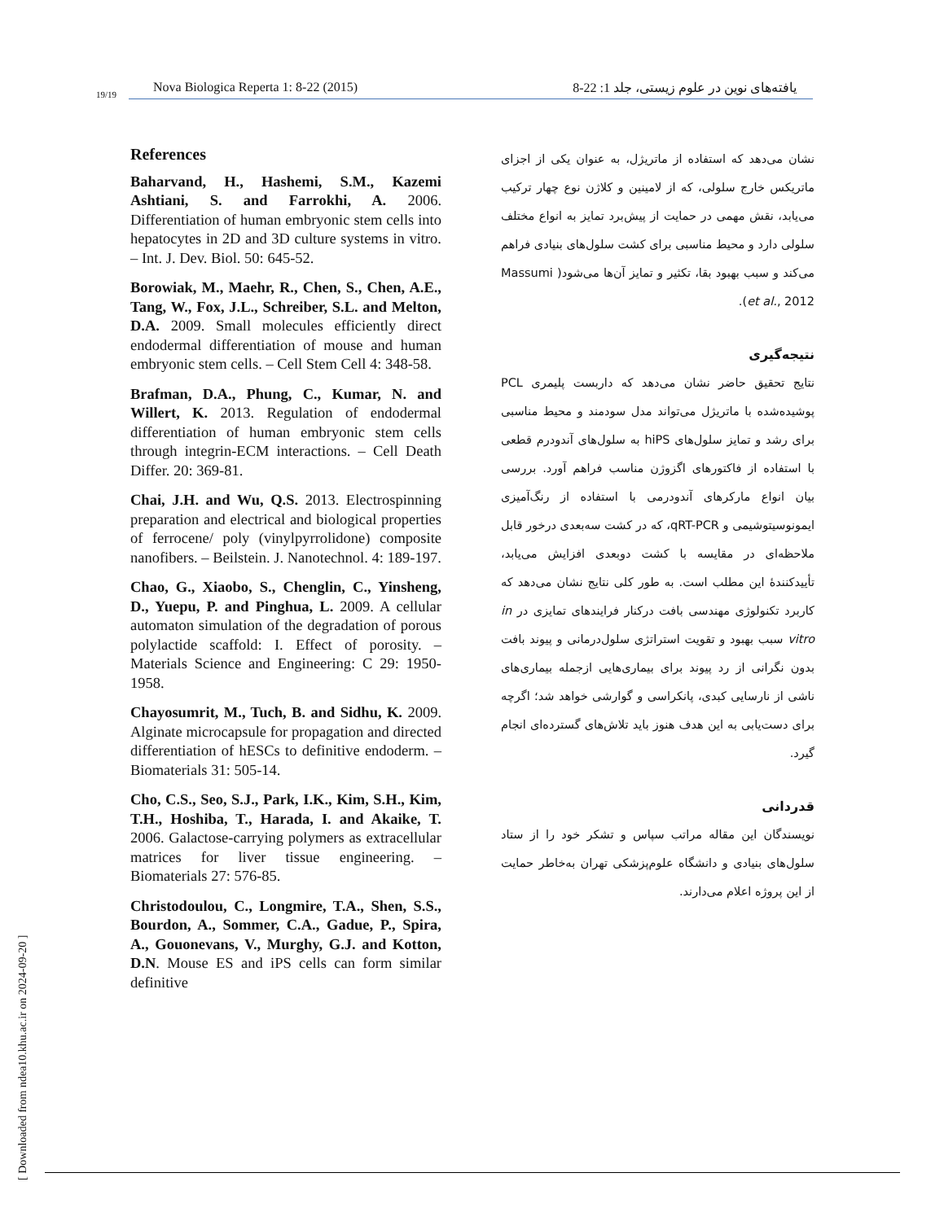19/19
Nova Biologica Reperta 1: 8-22 (2015) یافته‌های نوین در علوم زیستی، جلد 1: 22-8
References
Baharvand, H., Hashemi, S.M., Kazemi Ashtiani, S. and Farrokhi, A. 2006. Differentiation of human embryonic stem cells into hepatocytes in 2D and 3D culture systems in vitro. – Int. J. Dev. Biol. 50: 645-52.
Borowiak, M., Maehr, R., Chen, S., Chen, A.E., Tang, W., Fox, J.L., Schreiber, S.L. and Melton, D.A. 2009. Small molecules efficiently direct endodermal differentiation of mouse and human embryonic stem cells. – Cell Stem Cell 4: 348-58.
Brafman, D.A., Phung, C., Kumar, N. and Willert, K. 2013. Regulation of endodermal differentiation of human embryonic stem cells through integrin-ECM interactions. – Cell Death Differ. 20: 369-81.
Chai, J.H. and Wu, Q.S. 2013. Electrospinning preparation and electrical and biological properties of ferrocene/ poly (vinylpyrrolidone) composite nanofibers. – Beilstein. J. Nanotechnol. 4: 189-197.
Chao, G., Xiaobo, S., Chenglin, C., Yinsheng, D., Yuepu, P. and Pinghua, L. 2009. A cellular automaton simulation of the degradation of porous polylactide scaffold: I. Effect of porosity. – Materials Science and Engineering: C 29: 1950-1958.
Chayosumrit, M., Tuch, B. and Sidhu, K. 2009. Alginate microcapsule for propagation and directed differentiation of hESCs to definitive endoderm. – Biomaterials 31: 505-14.
Cho, C.S., Seo, S.J., Park, I.K., Kim, S.H., Kim, T.H., Hoshiba, T., Harada, I. and Akaike, T. 2006. Galactose-carrying polymers as extracellular matrices for liver tissue engineering. – Biomaterials 27: 576-85.
Christodoulou, C., Longmire, T.A., Shen, S.S., Bourdon, A., Sommer, C.A., Gadue, P., Spira, A., Gouonevans, V., Murghy, G.J. and Kotton, D.N. Mouse ES and iPS cells can form similar definitive
نشان می‌دهد که استفاده از ماتریژل، به عنوان یکی از اجزای ماتریکس خارج سلولی، که از لامینین و کلاژن نوع چهار ترکیب می‌یابد، نقش مهمی در حمایت از پیش‌برد تمایز به انواع مختلف سلولی دارد و محیط مناسبی برای کشت سلول‌های بنیادی فراهم می‌کند و سبب بهبود بقا، تکثیر و تمایز آن‌ها می‌شود( Massumi et al., 2012).
نتیجه‌گیری
نتایج تحقیق حاضر نشان می‌دهد که داربست پلیمری PCL پوشیده‌شده با ماتریژل می‌تواند مدل سودمند و محیط مناسبی برای رشد و تمایز سلول‌های hiPS به سلول‌های آندودرم قطعی با استفاده از فاکتورهای اگزوژن مناسب فراهم آورد. بررسی بیان انواع مارکرهای آندودرمی با استفاده از رنگ‌آمیزی ایمونوسیتوشیمی و qRT-PCR، که در کشت سه‌بعدی درخور قابل ملاحظه‌ای در مقایسه با کشت دوبعدی افزایش می‌یابد، تأییدکنندهٔ این مطلب است. به طور کلی نتایج نشان می‌دهد که کاربرد تکنولوژی مهندسی بافت درکنار فرایندهای تمایزی در in vitro سبب بهبود و تقویت استراتژی سلول‌درمانی و پیوند بافت بدون نگرانی از رد پیوند برای بیماری‌هایی ازجمله بیماری‌های ناشی از نارسایی کبدی، پانکراسی و گوارشی خواهد شد؛ اگرچه برای دست‌یابی به این هدف هنوز باید تلاش‌های گسترده‌ای انجام گیرد.
قدردانی
نویسندگان این مقاله مراتب سپاس و تشکر خود را از ستاد سلول‌های بنیادی و دانشگاه علوم‌پزشکی تهران به‌خاطر حمایت از این پروژه اعلام می‌دارند.
[ Downloaded from ndea10.khu.ac.ir on 2024-09-20 ]